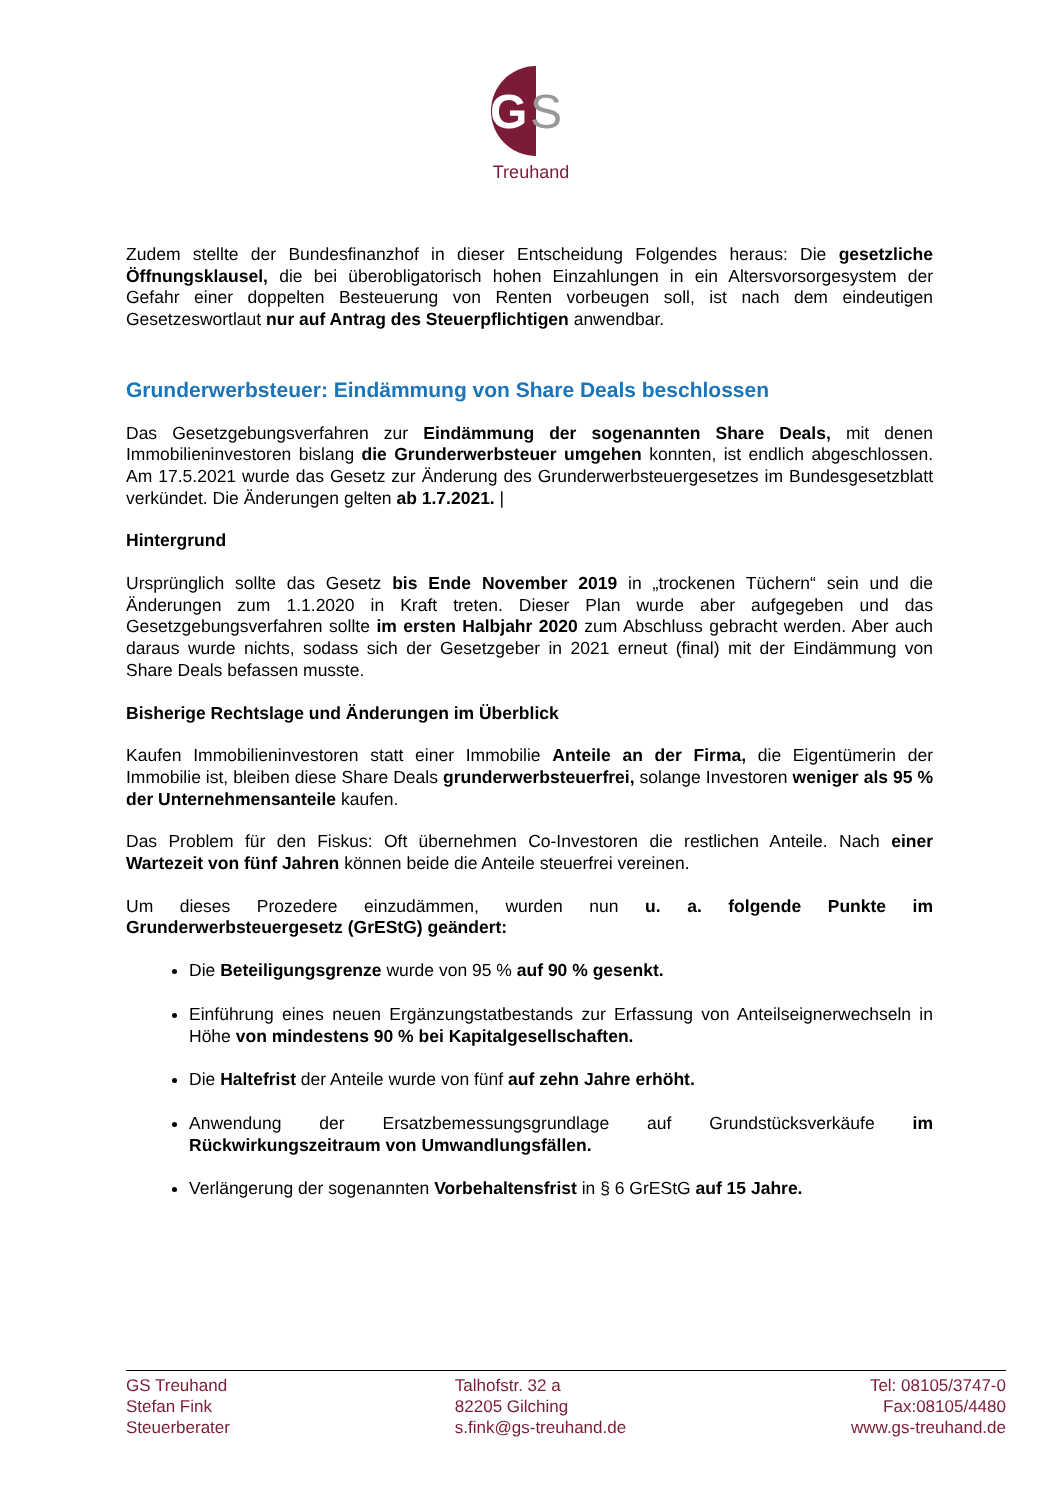G
S
Treuhand
Zudem stellte der Bundesfinanzhof in dieser Entscheidung Folgendes heraus: Die gesetzliche Öffnungsklausel, die bei überobligatorisch hohen Einzahlungen in ein Altersvorsorgesystem der Gefahr einer doppelten Besteuerung von Renten vorbeugen soll, ist nach dem eindeutigen Gesetzeswortlaut nur auf Antrag des Steuerpflichtigen anwendbar.
Grunderwerbsteuer: Eindämmung von Share Deals beschlossen
Das Gesetzgebungsverfahren zur Eindämmung der sogenannten Share Deals, mit denen Immobilieninvestoren bislang die Grunderwerbsteuer umgehen konnten, ist endlich abgeschlossen. Am 17.5.2021 wurde das Gesetz zur Änderung des Grunderwerbsteuergesetzes im Bundesgesetzblatt verkündet. Die Änderungen gelten ab 1.7.2021. |
Hintergrund
Ursprünglich sollte das Gesetz bis Ende November 2019 in „trockenen Tüchern“ sein und die Änderungen zum 1.1.2020 in Kraft treten. Dieser Plan wurde aber aufgegeben und das Gesetzgebungsverfahren sollte im ersten Halbjahr 2020 zum Abschluss gebracht werden. Aber auch daraus wurde nichts, sodass sich der Gesetzgeber in 2021 erneut (final) mit der Eindämmung von Share Deals befassen musste.
Bisherige Rechtslage und Änderungen im Überblick
Kaufen Immobilieninvestoren statt einer Immobilie Anteile an der Firma, die Eigentümerin der Immobilie ist, bleiben diese Share Deals grunderwerbsteuerfrei, solange Investoren weniger als 95 % der Unternehmensanteile kaufen.
Das Problem für den Fiskus: Oft übernehmen Co-Investoren die restlichen Anteile. Nach einer Wartezeit von fünf Jahren können beide die Anteile steuerfrei vereinen.
Um dieses Prozedere einzudämmen, wurden nun u. a. folgende Punkte im Grunderwerbsteuergesetz (GrEStG) geändert:
Die Beteiligungsgrenze wurde von 95 % auf 90 % gesenkt.
Einführung eines neuen Ergänzungstatbestands zur Erfassung von Anteilseignerwechseln in Höhe von mindestens 90 % bei Kapitalgesellschaften.
Die Haltefrist der Anteile wurde von fünf auf zehn Jahre erhöht.
Anwendung der Ersatzbemessungsgrundlage auf Grundstücksverkäufe im Rückwirkungszeitraum von Umwandlungsfällen.
Verlängerung der sogenannten Vorbehaltensfrist in § 6 GrEStG auf 15 Jahre.
GS Treuhand
Stefan Fink
Steuerberater
Talhofstr. 32 a
82205 Gilching
s.fink@gs-treuhand.de
Tel: 08105/3747-0
Fax:08105/4480
www.gs-treuhand.de